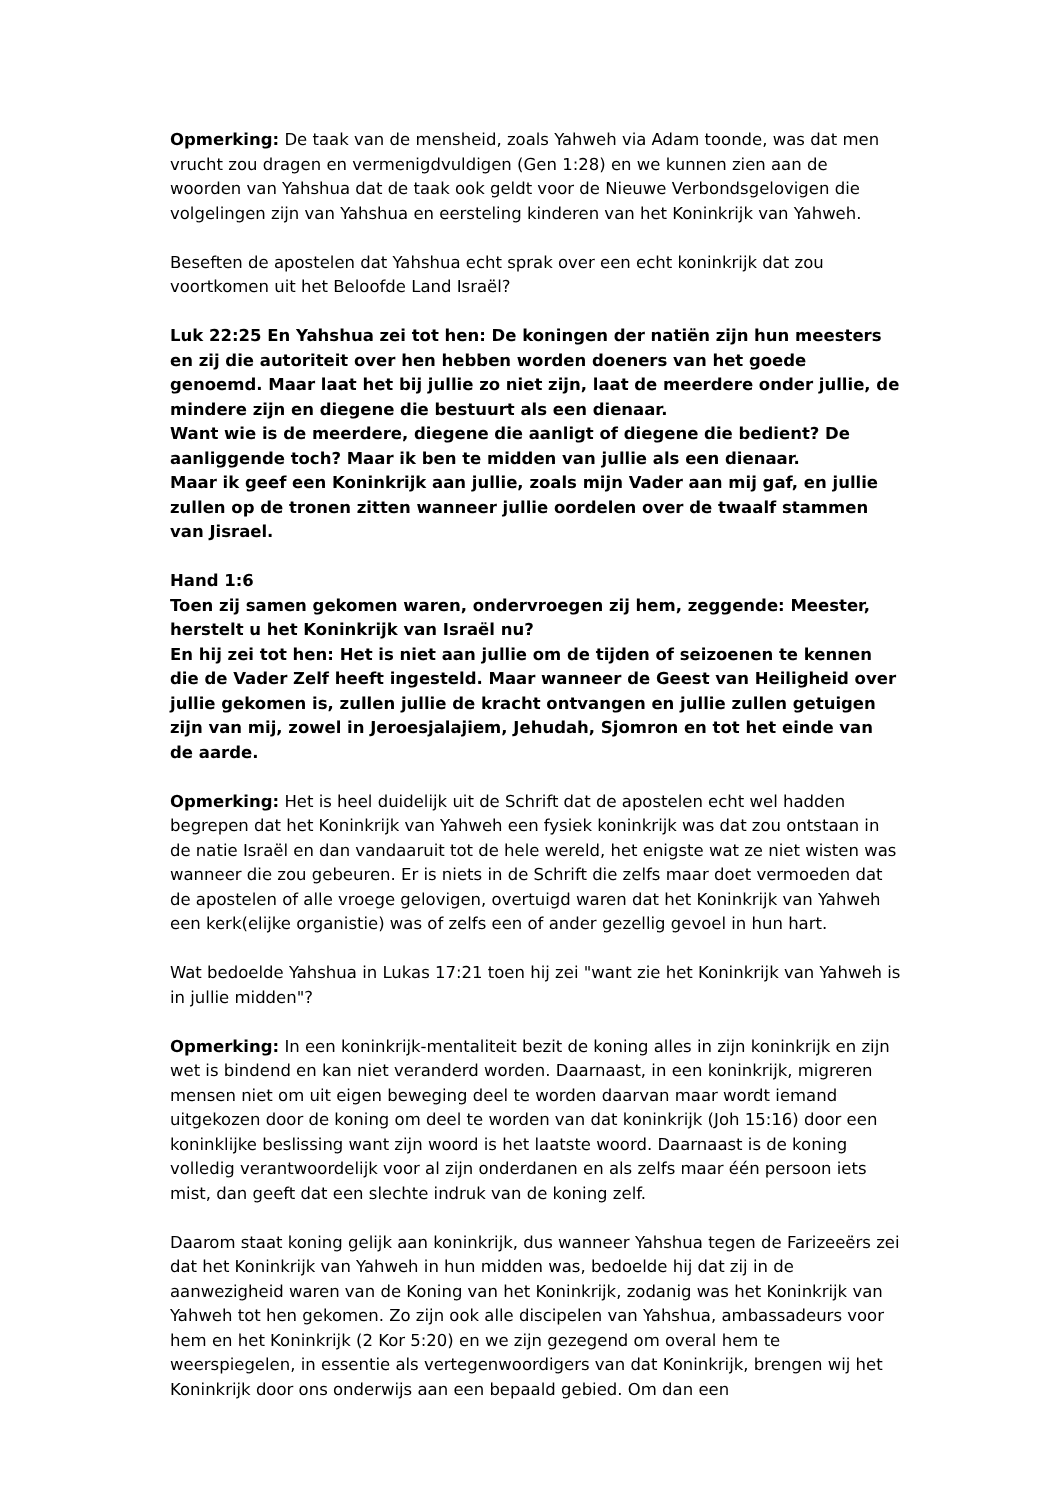Opmerking: De taak van de mensheid, zoals Yahweh via Adam toonde, was dat men vrucht zou dragen en vermenigdvuldigen (Gen 1:28) en we kunnen zien aan de woorden van Yahshua dat de taak ook geldt voor de Nieuwe Verbondsgelovigen die volgelingen zijn van Yahshua en eersteling kinderen van het Koninkrijk van Yahweh.
Beseften de apostelen dat Yahshua echt sprak over een echt koninkrijk dat zou voortkomen uit het Beloofde Land Israël?
Luk 22:25 En Yahshua zei tot hen: De koningen der natiën zijn hun meesters en zij die autoriteit over hen hebben worden doeners van het goede genoemd. Maar laat het bij jullie zo niet zijn, laat de meerdere onder jullie, de mindere zijn en diegene die bestuurt als een dienaar.
Want wie is de meerdere, diegene die aanligt of diegene die bedient? De aanliggende toch? Maar ik ben te midden van jullie als een dienaar.
Maar ik geef een Koninkrijk aan jullie, zoals mijn Vader aan mij gaf, en jullie zullen op de tronen zitten wanneer jullie oordelen over de twaalf stammen van Jisrael.
Hand 1:6
Toen zij samen gekomen waren, ondervroegen zij hem, zeggende: Meester, herstelt u het Koninkrijk van Israël nu?
En hij zei tot hen: Het is niet aan jullie om de tijden of seizoenen te kennen die de Vader Zelf heeft ingesteld. Maar wanneer de Geest van Heiligheid over jullie gekomen is, zullen jullie de kracht ontvangen en jullie zullen getuigen zijn van mij, zowel in Jeroesjalajiem, Jehudah, Sjomron en tot het einde van de aarde.
Opmerking: Het is heel duidelijk uit de Schrift dat de apostelen echt wel hadden begrepen dat het Koninkrijk van Yahweh een fysiek koninkrijk was dat zou ontstaan in de natie Israël en dan vandaaruit tot de hele wereld, het enigste wat ze niet wisten was wanneer die zou gebeuren. Er is niets in de Schrift die zelfs maar doet vermoeden dat de apostelen of alle vroege gelovigen, overtuigd waren dat het Koninkrijk van Yahweh een kerk(elijke organistie) was of zelfs een of ander gezellig gevoel in hun hart.
Wat bedoelde Yahshua in Lukas 17:21 toen hij zei "want zie het Koninkrijk van Yahweh is in jullie midden"?
Opmerking: In een koninkrijk-mentaliteit bezit de koning alles in zijn koninkrijk en zijn wet is bindend en kan niet veranderd worden. Daarnaast, in een koninkrijk, migreren mensen niet om uit eigen beweging deel te worden daarvan maar wordt iemand uitgekozen door de koning om deel te worden van dat koninkrijk (Joh 15:16) door een koninklijke beslissing want zijn woord is het laatste woord. Daarnaast is de koning volledig verantwoordelijk voor al zijn onderdanen en als zelfs maar één persoon iets mist, dan geeft dat een slechte indruk van de koning zelf.
Daarom staat koning gelijk aan koninkrijk, dus wanneer Yahshua tegen de Farizeeërs zei dat het Koninkrijk van Yahweh in hun midden was, bedoelde hij dat zij in de aanwezigheid waren van de Koning van het Koninkrijk, zodanig was het Koninkrijk van Yahweh tot hen gekomen. Zo zijn ook alle discipelen van Yahshua, ambassadeurs voor hem en het Koninkrijk (2 Kor 5:20) en we zijn gezegend om overal hem te weerspiegelen, in essentie als vertegenwoordigers van dat Koninkrijk, brengen wij het Koninkrijk door ons onderwijs aan een bepaald gebied. Om dan een